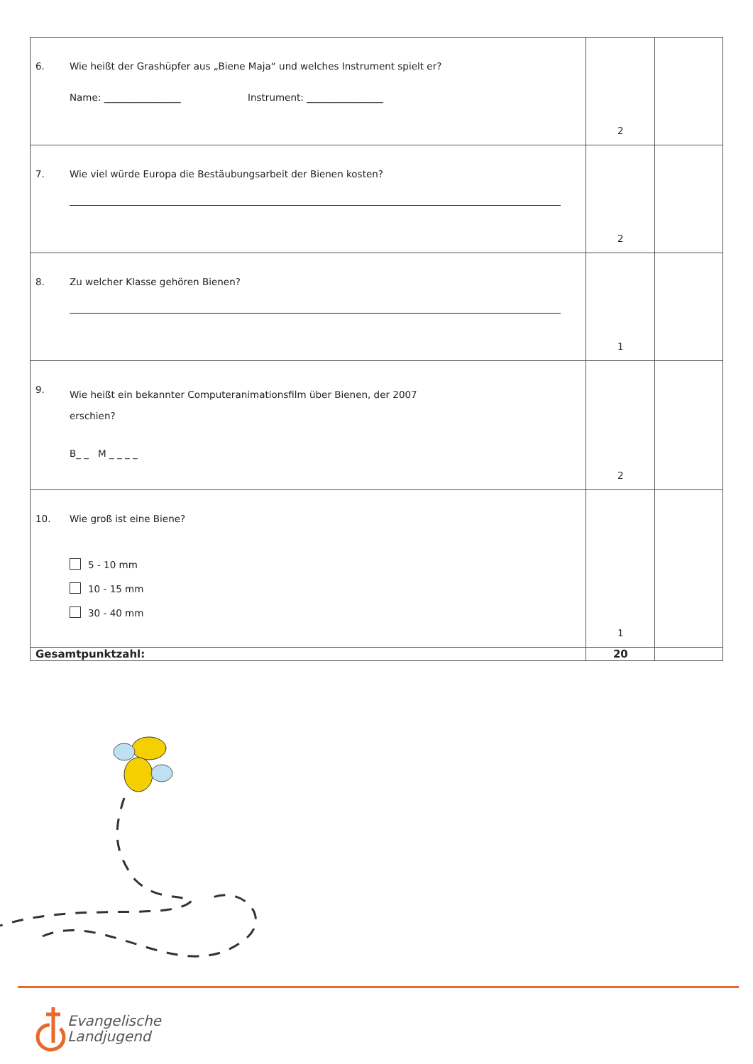| 6. Wie heißt der Grashüpfer aus „Biene Maja“ und welches Instrument spielt er? Name: ________________ Instrument: ________________ | 2 | |
| 7. Wie viel würde Europa die Bestäubungsarbeit der Bienen kosten? | 2 | |
| 8. Zu welcher Klasse gehören Bienen? | 1 | |
| 9. Wie heißt ein bekannter Computeranimationsfilm über Bienen, der 2007 erschien? B_ _ M _ _ _ _ | 2 | |
| 10. Wie groß ist eine Biene? 5 - 10 mm 10 - 15 mm 30 - 40 mm | 1 | |
| Gesamtpunktzahl: | 20 | |
Evangelische
Landjugend